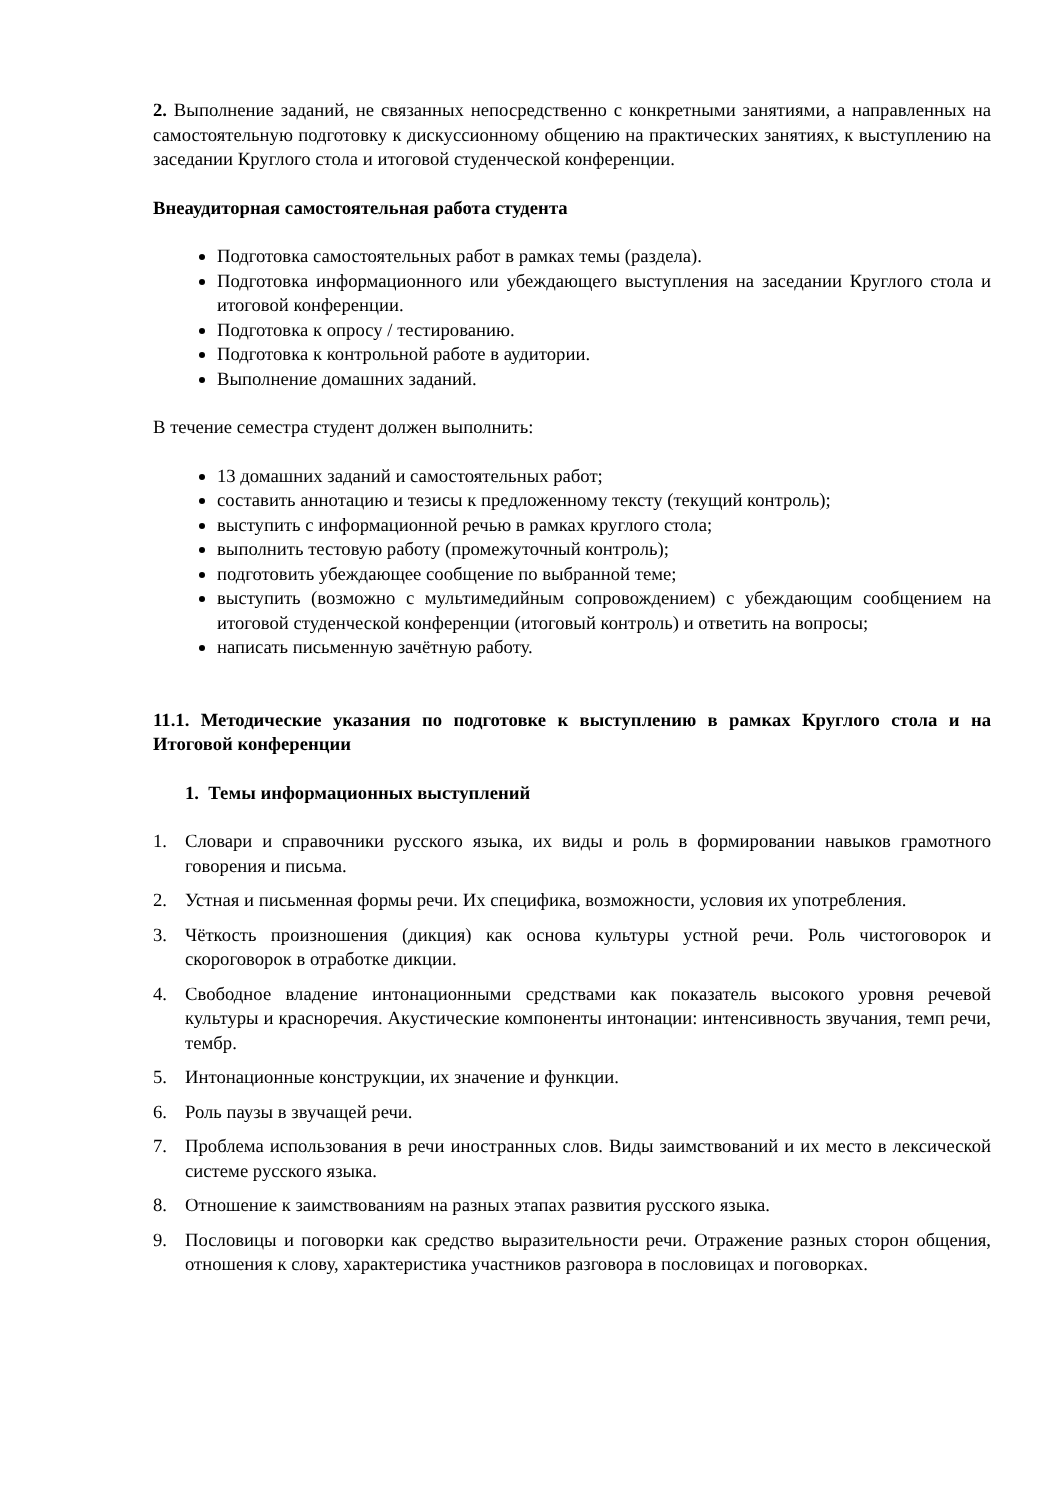2. Выполнение заданий, не связанных непосредственно с конкретными занятиями, а направленных на самостоятельную подготовку к дискуссионному общению на практических занятиях, к выступлению на заседании Круглого стола и итоговой студенческой конференции.
Внеаудиторная самостоятельная работа студента
Подготовка самостоятельных работ в рамках темы (раздела).
Подготовка информационного или убеждающего выступления на заседании Круглого стола и итоговой конференции.
Подготовка к опросу / тестированию.
Подготовка к контрольной работе в аудитории.
Выполнение домашних заданий.
В течение семестра студент должен выполнить:
13 домашних заданий и самостоятельных работ;
составить аннотацию и тезисы к предложенному тексту (текущий контроль);
выступить с информационной речью в рамках круглого стола;
выполнить тестовую работу (промежуточный контроль);
подготовить убеждающее сообщение по выбранной теме;
выступить (возможно с мультимедийным сопровождением) с убеждающим сообщением на итоговой студенческой конференции (итоговый контроль) и ответить на вопросы;
написать письменную зачётную работу.
11.1. Методические указания по подготовке к выступлению в рамках Круглого стола и на Итоговой конференции
1. Темы информационных выступлений
1. Словари и справочники русского языка, их виды и роль в формировании навыков грамотного говорения и письма.
2. Устная и письменная формы речи. Их специфика, возможности, условия их употребления.
3. Чёткость произношения (дикция) как основа культуры устной речи. Роль чистоговорок и скороговорок в отработке дикции.
4. Свободное владение интонационными средствами как показатель высокого уровня речевой культуры и красноречия. Акустические компоненты интонации: интенсивность звучания, темп речи, тембр.
5. Интонационные конструкции, их значение и функции.
6. Роль паузы в звучащей речи.
7. Проблема использования в речи иностранных слов. Виды заимствований и их место в лексической системе русского языка.
8. Отношение к заимствованиям на разных этапах развития русского языка.
9. Пословицы и поговорки как средство выразительности речи. Отражение разных сторон общения, отношения к слову, характеристика участников разговора в пословицах и поговорках.